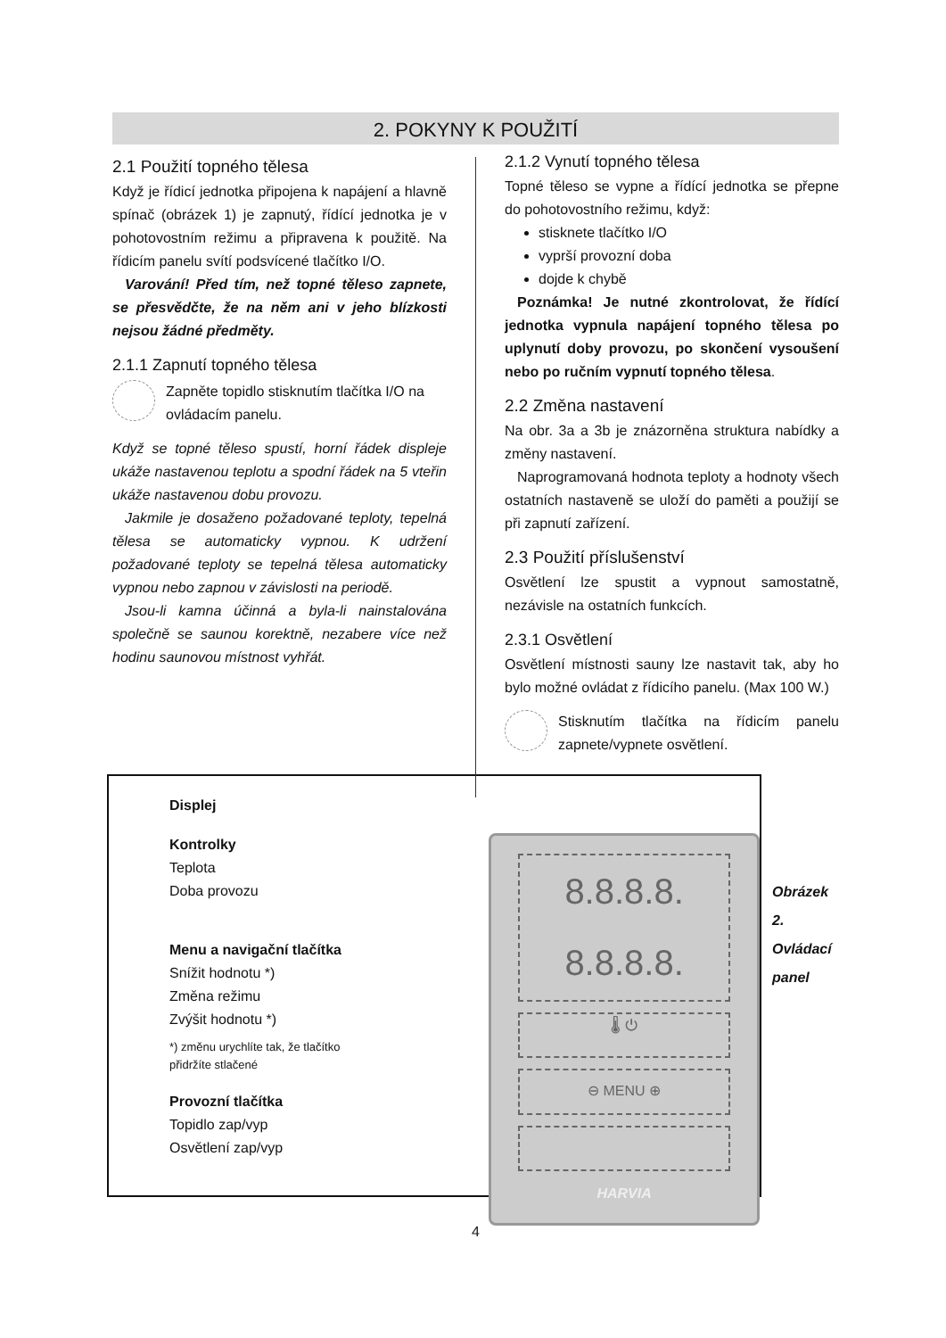2. POKYNY K POUŽITÍ
2.1 Použití topného tělesa
Když je řídicí jednotka připojena k napájení a hlavně spínač (obrázek 1) je zapnutý, řídící jednotka je v pohotovostním režimu a připravena k použitě. Na řídicím panelu svítí podsvícené tlačítko I/O.
Varování! Před tím, než topné těleso zapnete, se přesvědčte, že na něm ani v jeho blízkosti nejsou žádné předměty.
2.1.1 Zapnutí topného tělesa
Zapněte topidlo stisknutím tlačítka I/O na ovládacím panelu.
Když se topné těleso spustí, horní řádek displeje ukáže nastavenou teplotu a spodní řádek na 5 vteřin ukáže nastavenou dobu provozu.
Jakmile je dosaženo požadované teploty, tepelná tělesa se automaticky vypnou. K udržení požadované teploty se tepelná tělesa automaticky vypnou nebo zapnou v závislosti na periodě.
Jsou-li kamna účinná a byla-li nainstalována společně se saunou korektně, nezabere více než hodinu saunovou místnost vyhřát.
2.1.2 Vynutí topného tělesa
Topné těleso se vypne a řídící jednotka se přepne do pohotovostního režimu, když:
stisknete tlačítko I/O
vyprší provozní doba
dojde k chybě
Poznámka! Je nutné zkontrolovat, že řídící jednotka vypnula napájení topného tělesa po uplynutí doby provozu, po skončení vysoušení nebo po ručním vypnutí topného tělesa.
2.2 Změna nastavení
Na obr. 3a a 3b je znázorněna struktura nabídky a změny nastavení.
Naprogramovaná hodnota teploty a hodnoty všech ostatních nastaveně se uloží do paměti a použijí se při zapnutí zařízení.
2.3 Použití příslušenství
Osvětlení lze spustit a vypnout samostatně, nezávisle na ostatních funkcích.
2.3.1 Osvětlení
Osvětlení místnosti sauny lze nastavit tak, aby ho bylo možné ovládat z řídicího panelu. (Max 100 W.)
Stisknutím tlačítka na řídicím panelu zapnete/vypnete osvětlení.
Displej
Kontrolky
Teplota
Doba provozu
Menu a navigační tlačítka
Snížit hodnotu *)
Změna režimu
Zvýšit hodnotu *)
*) změnu urychlíte tak, že tlačítko
přidržíte stlačené
Provozní tlačítka
Topidlo zap/vyp
Osvětlení zap/vyp
8.8.8.8.
8.8.8.8.
🌡 ⏻
⊖ MENU ⊕
HARVIA
Obrázek 2. Ovládací panel
4